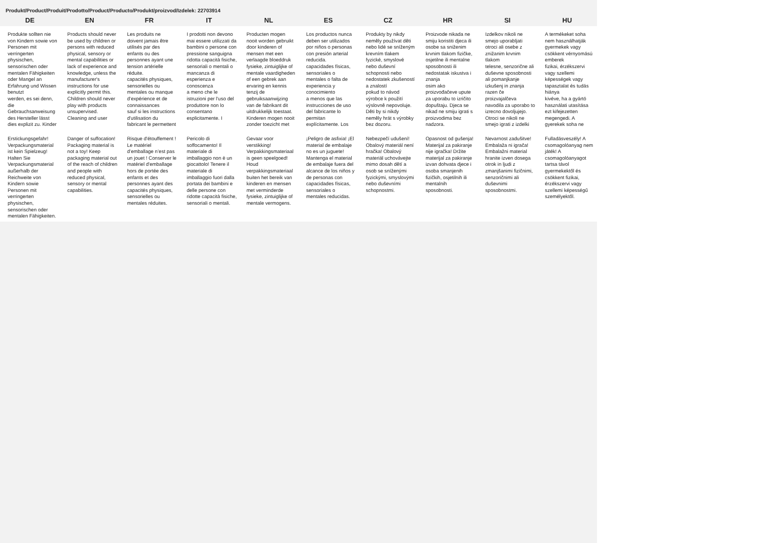Produkt/Product/Produit/Prodotto/Product/Producto/Produkt/proizvod/Izdelek: 22703914
| DE | EN | FR | IT | NL | ES | CZ | HR | SI | HU |
| --- | --- | --- | --- | --- | --- | --- | --- | --- | --- |
| Produkte sollten nie von Kindern sowie von Personen mit verringerten physischen, sensorischen oder mentalen Fähigkeiten oder Mangel an Erfahrung und Wissen benutzt werden, es sei denn, die Gebrauchsanweisung des Hersteller lässt dies explizit zu. Kinder | Products should never be used by children or persons with reduced physical, sensory or mental capabilities or lack of experience and knowledge, unless the manufacturer's instructions for use explicitly permit this. Children should never play with products unsupervised. Cleaning and user | Les produits ne doivent jamais être utilisés par des enfants ou des personnes ayant une tension artérielle réduite. capacités physiques, sensorielles ou mentales ou manque d’expérience et de connaissances sauf si les instructions d'utilisation du fabricant le permettent | I prodotti non devono mai essere utilizzati da bambini o persone con pressione sanguigna ridotta capacità fisiche, sensoriali o mentali o mancanza di esperienza e conoscenza a meno che le istruzioni per l'uso del produttore non lo consentano esplicitamente. I | Producten mogen nooit worden gebruikt door kinderen of mensen met een verlaagde bloeddruk fysieke, zintuiglijke of mentale vaardigheden of een gebrek aan ervaring en kennis tenzij de gebruiksaanwijzing van de fabrikant dit uitdrukkelijk toestaat. Kinderen mogen nooit zonder toezicht met | Los productos nunca deben ser utilizados por niños o personas con presión arterial reducida. capacidades físicas, sensoriales o mentales o falta de experiencia y conocimiento a menos que las instrucciones de uso del fabricante lo permitan explícitamente. Los | Produkty by nikdy neměly používat děti nebo lidé se sníženým krevním tlakem fyzické, smyslové nebo duševní schopnosti nebo nedostatek zkušeností a znalostí pokud to návod výrobce k použití výslovně nepovoluje. Děti by si nikdy neměly hrát s výrobky bez dozoru. | Proizvode nikada ne smiju koristiti djeca ili osobe sa sniženim krvnim tlakom fizičke, osjetilne ili mentalne sposobnosti ili nedostatak iskustva i znanja osim ako proizvođačeve upute za uporabu to izričito dopuštaju. Djeca se nikad ne smiju igrati s proizvodima bez nadzora. | Izdelkov nikoli ne smejo uporabljati otroci ali osebe z znižanim krvnim tlakom telesne, senzorične ali duševne sposobnosti ali pomanjkanje izkušenj in znanja razen če proizvajalčeva navodila za uporabo to izrecno dovoljujejo. Otroci se nikoli ne smejo igrati z izdelki | A termékeket soha nem használhatják gyermekek vagy csökkent vérnyomású emberek fizikai, érzékszervi vagy szellemi képességek vagy tapasztalat és tudás hiánya kivéve, ha a gyártó használati utasítása ezt kifejezetten megengedi. A gyerekek soha ne |
| Erstickungsgefahr! Verpackungsmaterial ist kein Spielzeug! Halten Sie Verpackungsmaterial außerhalb der Reichweite von Kindern sowie Personen mit verringerten physischen, sensorischen oder mentalen Fähigkeiten. | Danger of suffocation! Packaging material is not a toy! Keep packaging material out of the reach of children and people with reduced physical, sensory or mental capabilities. | Risque d'étouffement ! Le matériel d’emballage n’est pas un jouet ! Conserver le matériel d'emballage hors de portée des enfants et des personnes ayant des capacités physiques, sensorielles ou mentales réduites. | Pericolo di soffocamento! Il materiale di imballaggio non è un giocattolo! Tenere il materiale di imballaggio fuori dalla portata dei bambini e delle persone con ridotte capacità fisiche, sensoriali o mentali. | Gevaar voor verstikking! Verpakkingsmateriaal is geen speelgoed! Houd verpakkingsmateriaal buiten het bereik van kinderen en mensen met verminderde fysieke, zintuiglijke of mentale vermogens. | ¡Peligro de asfixia! ¡El material de embalaje no es un juguete! Mantenga el material de embalaje fuera del alcance de los niños y de personas con capacidades físicas, sensoriales o mentales reducidas. | Nebezpečí udušení! Obalový materiál není hračka! Obalový materiál uchovávejte mimo dosah dětí a osob se sníženými fyzickými, smyslovými nebo duševními schopnostmi. | Opasnost od gušenja! Materijal za pakiranje nije igračka! Držite materijal za pakiranje izvan dohvata djece i osoba smanjenih fizičkih, osjetilnih ili mentalnih sposobnosti. | Nevarnost zadušitve! Embalaža ni igrača! Embalažni material hranite izven dosega otrok in ljudi z zmanjšanimi fizičnimi, senzoričnimi ali duševnimi sposobnostmi. | Fulladásveszély! A csomagolóanyag nem játék! A csomagolóanyagot tartsa távol gyermekektől és csökkent fizikai, érzékszervi vagy szellemi képességű személyektől. |